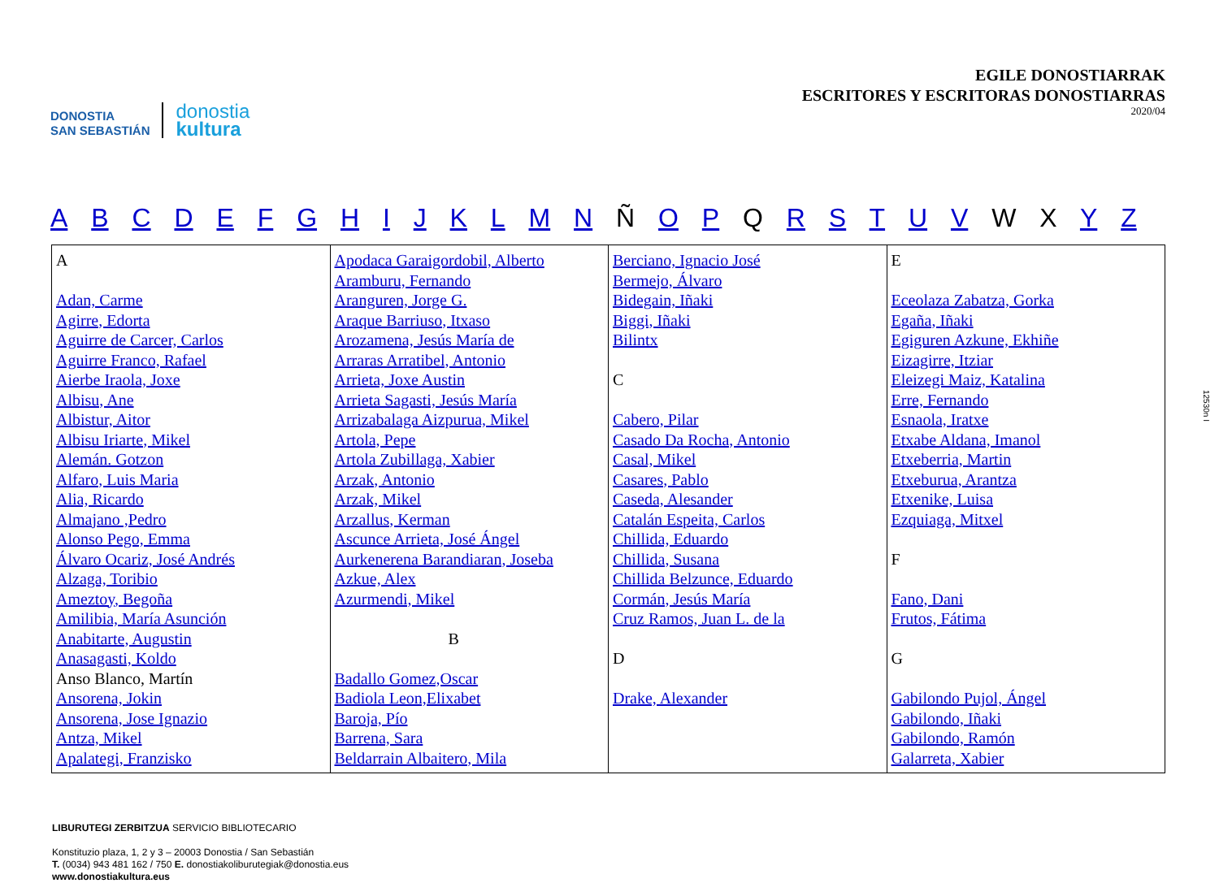DONOSTIA
SAN SEBASTIÁN
donostia
kultura
EGILE DONOSTIARRAK
ESCRITORES Y ESCRITORAS DONOSTIARRAS
2020/04
A B C D E F G H I J K L M N Ñ O P Q R S T U V W X Y Z
| A Adan, Carme Agirre, Edorta Aguirre de Carcer, Carlos Aguirre Franco, Rafael Aierbe Iraola, Joxe Albisu, Ane Albistur, Aitor Albisu Iriarte, Mikel Alemán. Gotzon Alfaro, Luis Maria Alia, Ricardo Almajano ,Pedro Alonso Pego, Emma Álvaro Ocariz, José Andrés Alzaga, Toribio Ameztoy, Begoña Amilibia, María Asunción Anabitarte, Augustin Anasagasti, Koldo Anso Blanco, Martín Ansorena, Jokin Ansorena, Jose Ignazio Antza, Mikel Apalategi, Franzisko | Apodaca Garaigordobil, Alberto Aramburu, Fernando Aranguren, Jorge G. Araque Barriuso, Itxaso Arozamena, Jesús María de Arraras Arratibel, Antonio Arrieta, Joxe Austin Arrieta Sagasti, Jesús María Arrizabalaga Aizpurua, Mikel Artola, Pepe Artola Zubillaga, Xabier Arzak, Antonio Arzak, Mikel Arzallus, Kerman Ascunce Arrieta, José Ángel Aurkenerena Barandiaran, Joseba Azkue, Alex Azurmendi, Mikel B Badallo Gomez,Oscar Badiola Leon,Elixabet Baroja, Pío Barrena, Sara Beldarrain Albaitero, Mila | Berciano, Ignacio José Bermejo, Álvaro Bidegain, Iñaki Biggi, Iñaki Bilintx C Cabero, Pilar Casado Da Rocha, Antonio Casal, Mikel Casares, Pablo Caseda, Alesander Catalán Espeita, Carlos Chillida, Eduardo Chillida, Susana Chillida Belzunce, Eduardo Cormán, Jesús María Cruz Ramos, Juan L. de la D Drake, Alexander | E Eceolaza Zabatza, Gorka Egaña, Iñaki Egiguren Azkune, Ekhiñe Eizagirre, Itziar Eleizegi Maiz, Katalina Erre, Fernando Esnaola, Iratxe Etxabe Aldana, Imanol Etxeberria, Martin Etxeburua, Arantza Etxenike, Luisa Ezquiaga, Mitxel F Fano, Dani Frutos, Fátima G Gabilondo Pujol, Ángel Gabilondo, Iñaki Gabilondo, Ramón Galarreta, Xabier |
12530n I
LIBURUTEGI ZERBITZUA SERVICIO BIBLIOTECARIO
Konstituzio plaza, 1, 2 y 3 – 20003 Donostia / San Sebastián
T. (0034) 943 481 162 / 750 E. donostiakoliburutegiak@donostia.eus
www.donostiakultura.eus